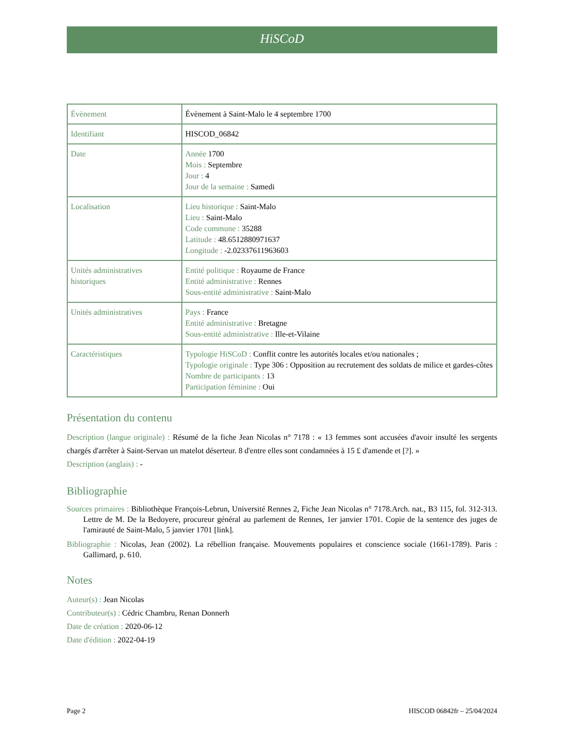HiSCoD
| Évènement | Évènement à Saint-Malo le 4 septembre 1700 |
| Identifiant | HISCOD_06842 |
| Date | Année 1700 Mois : Septembre Jour : 4 Jour de la semaine : Samedi |
| Localisation | Lieu historique : Saint-Malo Lieu : Saint-Malo Code commune : 35288 Latitude : 48.6512880971637 Longitude : -2.02337611963603 |
| Unités administratives historiques | Entité politique : Royaume de France Entité administrative : Rennes Sous-entité administrative : Saint-Malo |
| Unités administratives | Pays : France Entité administrative : Bretagne Sous-entité administrative : Ille-et-Vilaine |
| Caractéristiques | Typologie HiSCoD : Conflit contre les autorités locales et/ou nationales ; Typologie originale : Type 306 : Opposition au recrutement des soldats de milice et gardes-côtes Nombre de participants : 13 Participation féminine : Oui |
Présentation du contenu
Description (langue originale) : Résumé de la fiche Jean Nicolas n° 7178 : « 13 femmes sont accusées d'avoir insulté les sergents chargés d'arrêter à Saint-Servan un matelot déserteur. 8 d'entre elles sont condamnées à 15 £ d'amende et [?]. »
Description (anglais) : -
Bibliographie
Sources primaires : Bibliothèque François-Lebrun, Université Rennes 2, Fiche Jean Nicolas n° 7178.Arch. nat., B3 115, fol. 312-313. Lettre de M. De la Bedoyere, procureur général au parlement de Rennes, 1er janvier 1701. Copie de la sentence des juges de l'amirauté de Saint-Malo, 5 janvier 1701 [link].
Bibliographie : Nicolas, Jean (2002). La rébellion française. Mouvements populaires et conscience sociale (1661-1789). Paris : Gallimard, p. 610.
Notes
Auteur(s) : Jean Nicolas
Contributeur(s) : Cédric Chambru, Renan Donnerh
Date de création : 2020-06-12
Date d'édition : 2022-04-19
Page 2 HISCOD 06842fr – 25/04/2024